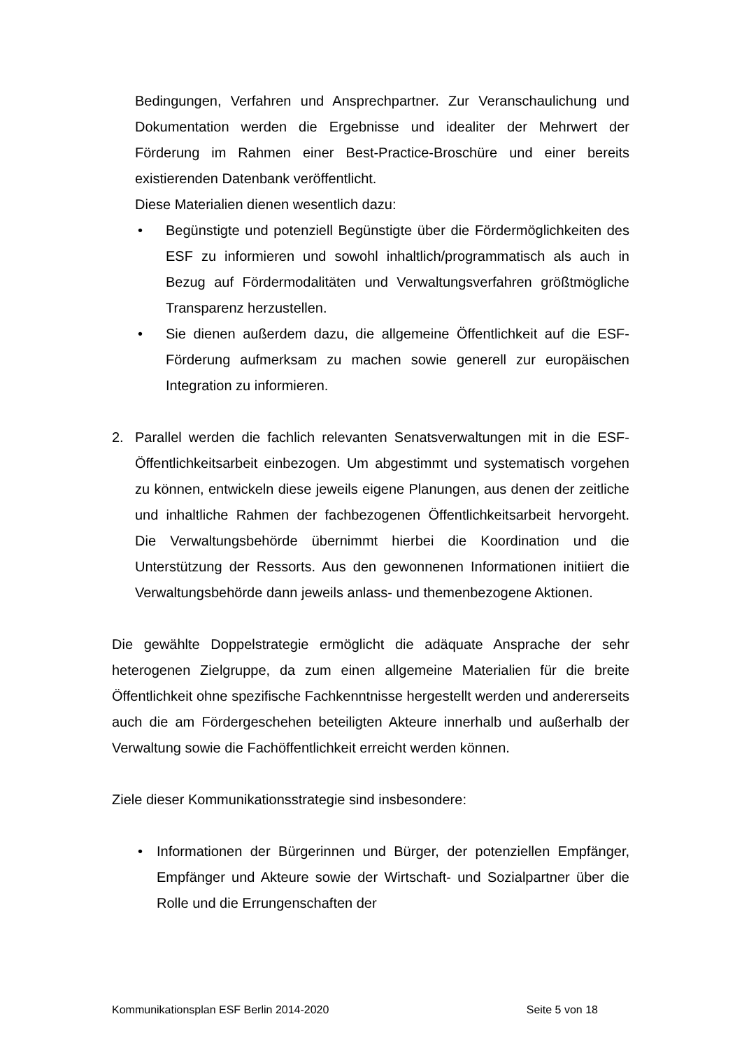Bedingungen, Verfahren und Ansprechpartner. Zur Veranschaulichung und Dokumentation werden die Ergebnisse und idealiter der Mehrwert der Förderung im Rahmen einer Best-Practice-Broschüre und einer bereits existierenden Datenbank veröffentlicht.
Diese Materialien dienen wesentlich dazu:
• Begünstigte und potenziell Begünstigte über die Fördermöglichkeiten des ESF zu informieren und sowohl inhaltlich/programmatisch als auch in Bezug auf Fördermodalitäten und Verwaltungsverfahren größtmögliche Transparenz herzustellen.
• Sie dienen außerdem dazu, die allgemeine Öffentlichkeit auf die ESF-Förderung aufmerksam zu machen sowie generell zur europäischen Integration zu informieren.
2. Parallel werden die fachlich relevanten Senatsverwaltungen mit in die ESF-Öffentlichkeitsarbeit einbezogen. Um abgestimmt und systematisch vorgehen zu können, entwickeln diese jeweils eigene Planungen, aus denen der zeitliche und inhaltliche Rahmen der fachbezogenen Öffentlichkeitsarbeit hervorgeht. Die Verwaltungsbehörde übernimmt hierbei die Koordination und die Unterstützung der Ressorts. Aus den gewonnenen Informationen initiiert die Verwaltungsbehörde dann jeweils anlass- und themenbezogene Aktionen.
Die gewählte Doppelstrategie ermöglicht die adäquate Ansprache der sehr heterogenen Zielgruppe, da zum einen allgemeine Materialien für die breite Öffentlichkeit ohne spezifische Fachkenntnisse hergestellt werden und andererseits auch die am Fördergeschehen beteiligten Akteure innerhalb und außerhalb der Verwaltung sowie die Fachöffentlichkeit erreicht werden können.
Ziele dieser Kommunikationsstrategie sind insbesondere:
• Informationen der Bürgerinnen und Bürger, der potenziellen Empfänger, Empfänger und Akteure sowie der Wirtschaft- und Sozialpartner über die Rolle und die Errungenschaften der
Kommunikationsplan ESF Berlin 2014-2020 Seite 5 von 18